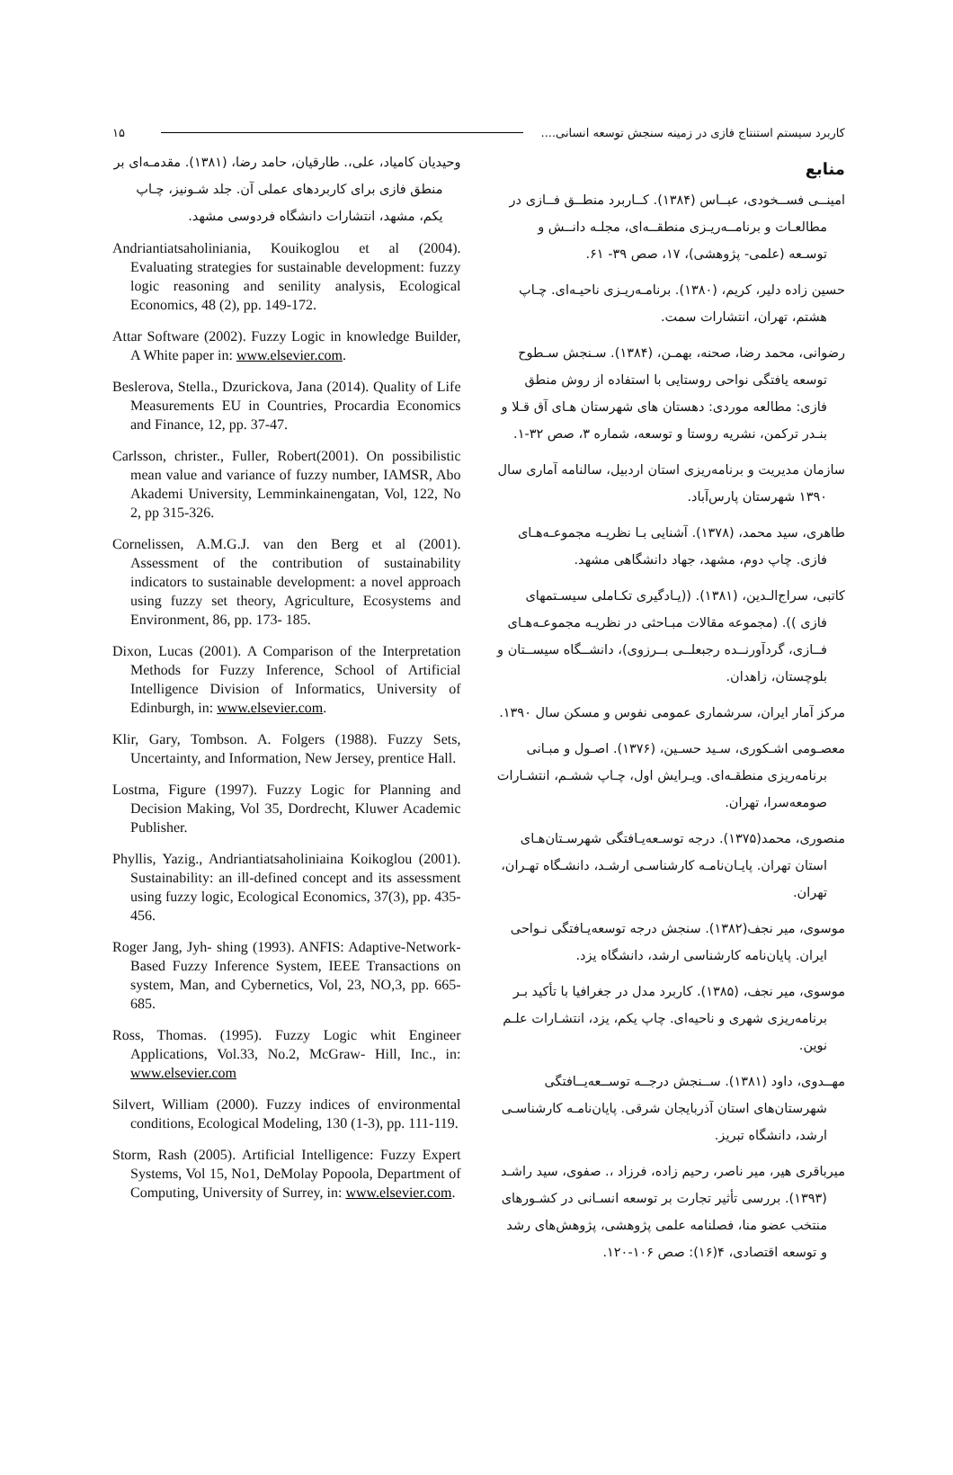کاربرد سیستم استنتاج فازی در زمینه سنجش توسعه انسانی.... ۱۵
منابع
امینــی فســخودی، عبــاس (۱۳۸۴). کــاربرد منطــق فــازی در مطالعـات و برنامــه‌ریـزی منطقــه‌ای، مجلـه دانــش و توسـعه (علمی- پژوهشی)، ۱۷، صص ۳۹- ۶۱.
حسین زاده دلیر، کریم، (۱۳۸۰). برنامـه‌ریـزی ناحیـه‌ای. چـاپ هشتم، تهران، انتشارات سمت.
رضوانی، محمد رضا، صحنه، بهمـن، (۱۳۸۴). سـنجش سـطوح توسعه یافتگی نواحی روستایی با استفاده از روش منطق فازی: مطالعه موردی: دهستان های شهرستان هـای آق قـلا و بنـدر ترکمن، نشریه روستا و توسعه، شماره ۳، صص ۳۲-۱.
سازمان مدیریت و برنامه‌ریزی استان اردبیل، سالنامه آماری سال ۱۳۹۰ شهرستان پارس‌آباد.
طاهری، سید محمد، (۱۳۷۸). آشنایی بـا نظریـه مجموعـه‌هـای فازی. چاپ دوم، مشهد، جهاد دانشگاهی مشهد.
کاتبی، سراج‌الـدین، (۱۳۸۱). ((یـادگیری تکـاملی سیسـتمهای فازی )). (مجموعه مقالات مبـاحثی در نظریـه مجموعـه‌هـای فــازی، گردآورنــده رجبعلــی بــرزوی)، دانشــگاه سیســتان و بلوچستان، زاهدان.
مرکز آمار ایران، سرشماری عمومی نفوس و مسکن سال ۱۳۹۰.
معصـومی اشـکوری، سـید حسـین، (۱۳۷۶). اصـول و مبـانی برنامه‌ریزی منطقـه‌ای. ویـرایش اول، چـاپ ششـم، انتشـارات صومعه‌سرا، تهران.
منصوری، محمد(۱۳۷۵). درجه توسـعه‌یـافتگی شهرسـتان‌هـای استان تهران. پایـان‌نامـه کارشناسـی ارشـد، دانشـگاه تهـران، تهران.
موسوی، میر نجف(۱۳۸۲). سنجش درجه توسعه‌یـافتگی نـواحی ایران. پایان‌نامه کارشناسی ارشد، دانشگاه یزد.
موسوی، میر نجف، (۱۳۸۵). کاربرد مدل در جغرافیا با تأکید بـر برنامه‌ریزی شهری و ناحیه‌ای. چاپ یکم، یزد، انتشـارات علـم نوین.
مهــدوی، داود (۱۳۸۱). ســنجش درجــه توســعه‌یــافتگی شهرستان‌های استان آذربایجان شرقی. پایان‌نامـه کارشناسـی ارشد، دانشگاه تبریز.
میرباقری هیر، میر ناصر، رحیم زاده، فرزاد ،. صفوی، سید راشـد (۱۳۹۳). بررسی تأثیر تجارت بر توسعه انسـانی در کشـورهای منتخب عضو منا، فصلنامه علمی پژوهشی، پژوهش‌های رشد و توسعه اقتصادی، ۴(۱۶): صص ۱۰۶-۱۲۰.
وحیدیان کامیاد، علی،. طارقیان، حامد رضا، (۱۳۸۱). مقدمـه‌ای بر منطق فازی برای کاربردهای عملی آن. جلد شـونیز، چـاپ یکم، مشهد، انتشارات دانشگاه فردوسی مشهد.
Andriantiatsaholiniania, Kouikoglou et al (2004). Evaluating strategies for sustainable development: fuzzy logic reasoning and senility analysis, Ecological Economics, 48 (2), pp. 149-172.
Attar Software (2002). Fuzzy Logic in knowledge Builder, A White paper in: www.elsevier.com.
Beslerova, Stella., Dzurickova, Jana (2014). Quality of Life Measurements EU in Countries, Procardia Economics and Finance, 12, pp. 37-47.
Carlsson, christer., Fuller, Robert(2001). On possibilistic mean value and variance of fuzzy number, IAMSR, Abo Akademi University, Lemminkainengatan, Vol, 122, No 2, pp 315-326.
Cornelissen, A.M.G.J. van den Berg et al (2001). Assessment of the contribution of sustainability indicators to sustainable development: a novel approach using fuzzy set theory, Agriculture, Ecosystems and Environment, 86, pp. 173- 185.
Dixon, Lucas (2001). A Comparison of the Interpretation Methods for Fuzzy Inference, School of Artificial Intelligence Division of Informatics, University of Edinburgh, in: www.elsevier.com.
Klir, Gary, Tombson. A. Folgers (1988). Fuzzy Sets, Uncertainty, and Information, New Jersey, prentice Hall.
Lostma, Figure (1997). Fuzzy Logic for Planning and Decision Making, Vol 35, Dordrecht, Kluwer Academic Publisher.
Phyllis, Yazig., Andriantiatsaholiniaina Koikoglou (2001). Sustainability: an ill-defined concept and its assessment using fuzzy logic, Ecological Economics, 37(3), pp. 435-456.
Roger Jang, Jyh- shing (1993). ANFIS: Adaptive-Network- Based Fuzzy Inference System, IEEE Transactions on system, Man, and Cybernetics, Vol, 23, NO,3, pp. 665-685.
Ross, Thomas. (1995). Fuzzy Logic whit Engineer Applications, Vol.33, No.2, McGraw- Hill, Inc., in: www.elsevier.com
Silvert, William (2000). Fuzzy indices of environmental conditions, Ecological Modeling, 130 (1-3), pp. 111-119.
Storm, Rash (2005). Artificial Intelligence: Fuzzy Expert Systems, Vol 15, No1, DeMolay Popoola, Department of Computing, University of Surrey, in: www.elsevier.com.